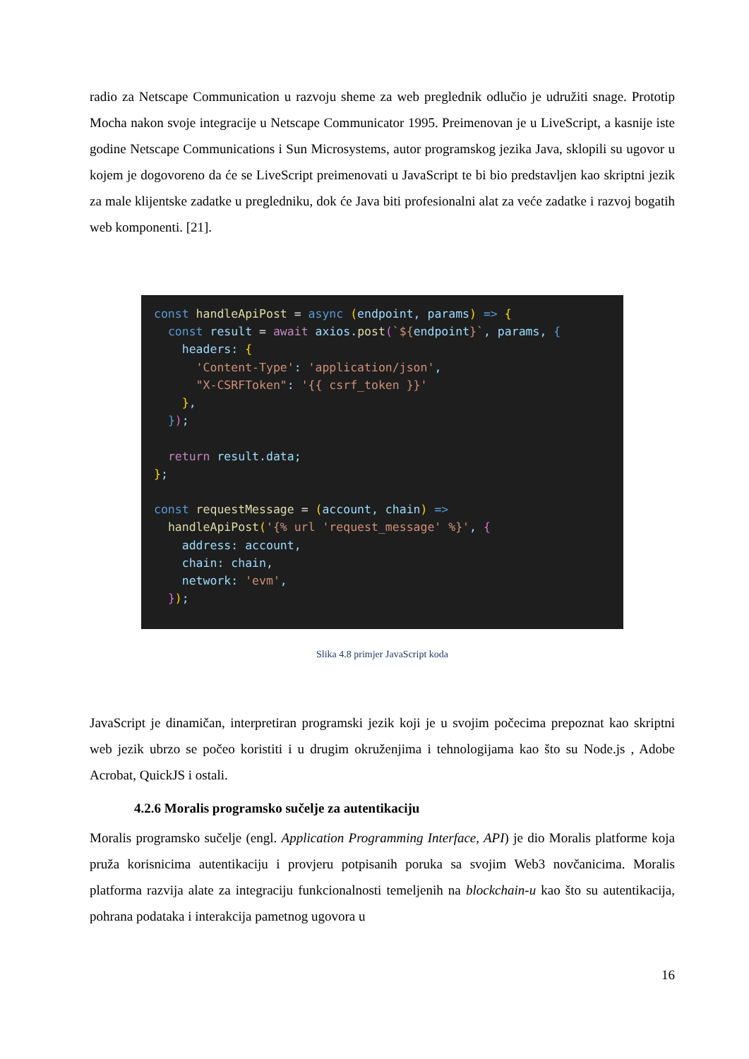radio za Netscape Communication u razvoju sheme za web preglednik odlučio je udružiti snage. Prototip Mocha nakon svoje integracije u Netscape Communicator 1995. Preimenovan je u LiveScript, a kasnije iste godine Netscape Communications i Sun Microsystems, autor programskog jezika Java, sklopili su ugovor u kojem je dogovoreno da će se LiveScript preimenovati u JavaScript te bi bio predstavljen kao skriptni jezik za male klijentske zadatke u pregledniku, dok će Java biti profesionalni alat za veće zadatke i razvoj bogatih web komponenti. [21].
const handleApiPost = async (endpoint, params) => { const result = await axios.post(`${endpoint}`, params, { headers: { 'Content-Type': 'application/json', "X-CSRFToken": '{{ csrf_token }}' }, }); return result.data; }; const requestMessage = (account, chain) => handleApiPost('{% url 'request_message' %}', { address: account, chain: chain, network: 'evm', });
Slika 4.8 primjer JavaScript koda
JavaScript je dinamičan, interpretiran programski jezik koji je u svojim počecima prepoznat kao skriptni web jezik ubrzo se počeo koristiti i u drugim okruženjima i tehnologijama kao što su Node.js , Adobe Acrobat, QuickJS i ostali.
4.2.6 Moralis programsko sučelje za autentikaciju
Moralis programsko sučelje (engl. Application Programming Interface, API) je dio Moralis platforme koja pruža korisnicima autentikaciju i provjeru potpisanih poruka sa svojim Web3 novčanicima. Moralis platforma razvija alate za integraciju funkcionalnosti temeljenih na blockchain-u kao što su autentikacija, pohrana podataka i interakcija pametnog ugovora u
16